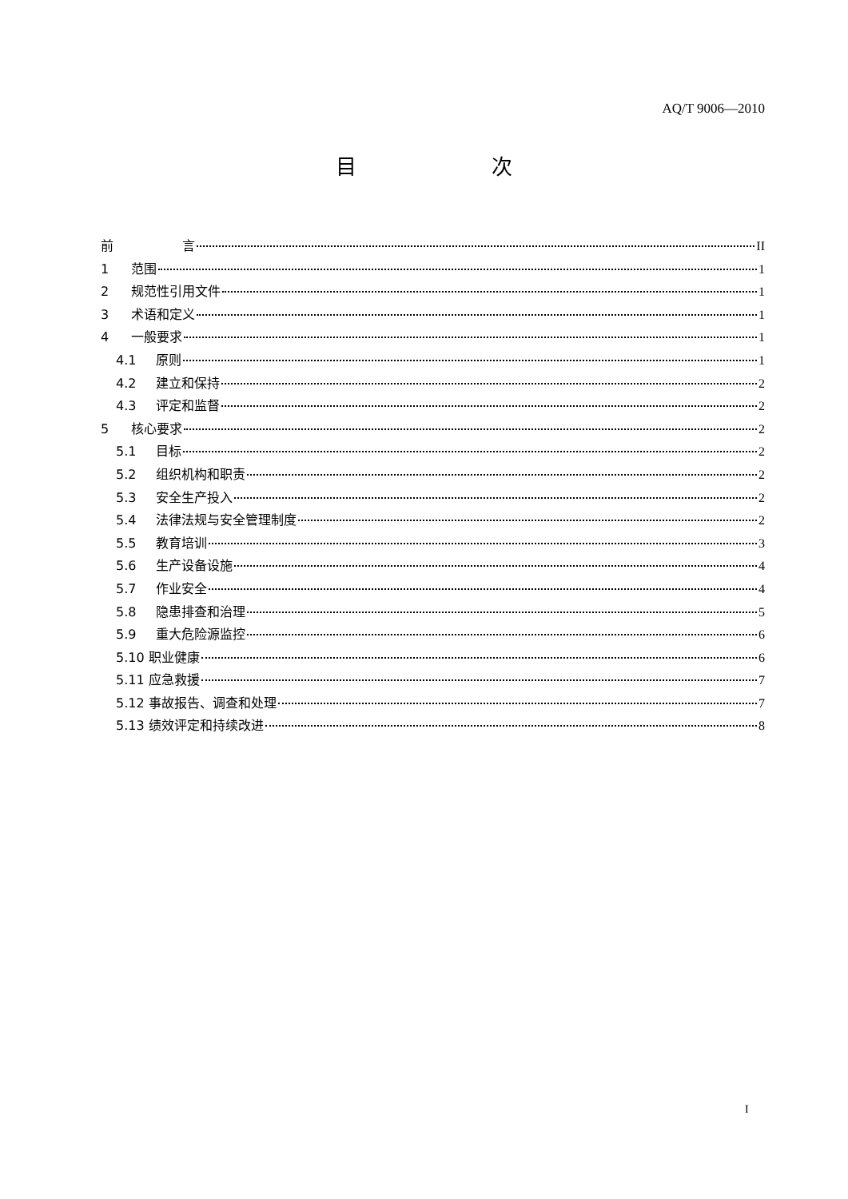AQ/T 9006—2010
目 次
前 言 II
1 范围 1
2 规范性引用文件 1
3 术语和定义 1
4 一般要求 1
4.1 原则 1
4.2 建立和保持 2
4.3 评定和监督 2
5 核心要求 2
5.1 目标 2
5.2 组织机构和职责 2
5.3 安全生产投入 2
5.4 法律法规与安全管理制度 2
5.5 教育培训 3
5.6 生产设备设施 4
5.7 作业安全 4
5.8 隐患排查和治理 5
5.9 重大危险源监控 6
5.10 职业健康 6
5.11 应急救援 7
5.12 事故报告、调查和处理 7
5.13 绩效评定和持续改进 8
I